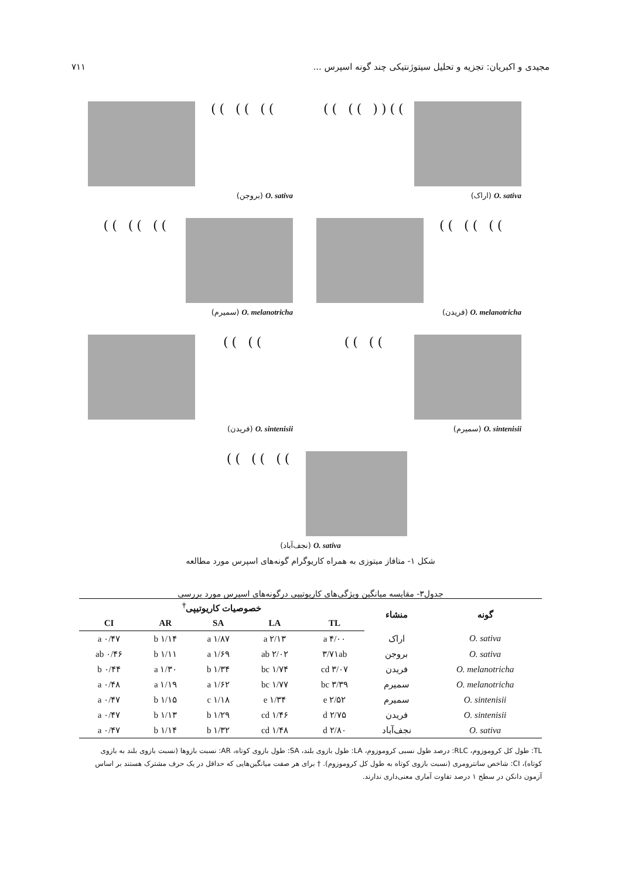۷۱۱ مجیدی و اکبریان: تجزیه و تحلیل سیتوژنتیکی چند گونه اسپرس ...
))(( )) ))
O. sativa (اراک)
)) )) ))
O. sativa (بروجن)
)) )) ))
O. melanotricha (فریدن)
)) )) ))
O. melanotricha (سمیرم)
)) ))
O. sintenisii (سمیرم)
)) ))
O. sintenisii (فریدن)
)) )) ))
O. sativa (نجف‌آباد)
شکل ۱- متافاز میتوزی به همراه کاریوگرام گونه‌های اسپرس مورد مطالعه
جدول۳- مقایسه میانگین ویژگی‌های کاریوتیپی درگونه‌های اسپرس مورد بررسی
| گونه | منشاء | خصوصیات کاریوتیپی<sup>†</sup> | | | | |
| --- | --- | --- | --- | --- | --- | --- |
| | | TL | LA | SA | AR | CI |
| O. sativa | اراک | ۴/۰۰ a | ۲/۱۳ a | ۱/۸۷ a | ۱/۱۴ b | ۰/۴۷ a |
| O. sativa | بروجن | ۳/۷۱ab | ۲/۰۲ ab | ۱/۶۹ a | ۱/۱۱ b | ۰/۴۶ ab |
| O. melanotricha | فریدن | ۳/۰۷ cd | ۱/۷۴ bc | ۱/۳۴ b | ۱/۳۰ a | ۰/۴۴ b |
| O. melanotricha | سمیرم | ۳/۳۹ bc | ۱/۷۷ bc | ۱/۶۲ a | ۱/۱۹ a | ۰/۴۸ a |
| O. sintenisii | سمیرم | ۲/۵۲ e | ۱/۳۴ e | ۱/۱۸ c | ۱/۱۵ b | ۰/۴۷ a |
| O. sintenisii | فریدن | ۲/۷۵ d | ۱/۴۶ cd | ۱/۲۹ b | ۱/۱۳ b | ۰/۴۷ a |
| O. sativa | نجف‌آباد | ۲/۸۰ d | ۱/۴۸ cd | ۱/۳۲ b | ۱/۱۴ b | ۰/۴۷ a |
TL: طول کل کروموزوم، RLC: درصد طول نسبی کروموزوم، LA: طول بازوی بلند، SA: طول بازوی کوتاه، AR: نسبت بازوها (نسبت بازوی بلند به بازوی کوتاه)، CI: شاخص سانترومری (نسبت بازوی کوتاه به طول کل کروموزوم). † برای هر صفت میانگین‌هایی که حداقل در یک حرف مشترک هستند بر اساس آزمون دانکن در سطح ۱ درصد تفاوت آماری معنی‌داری ندارند.